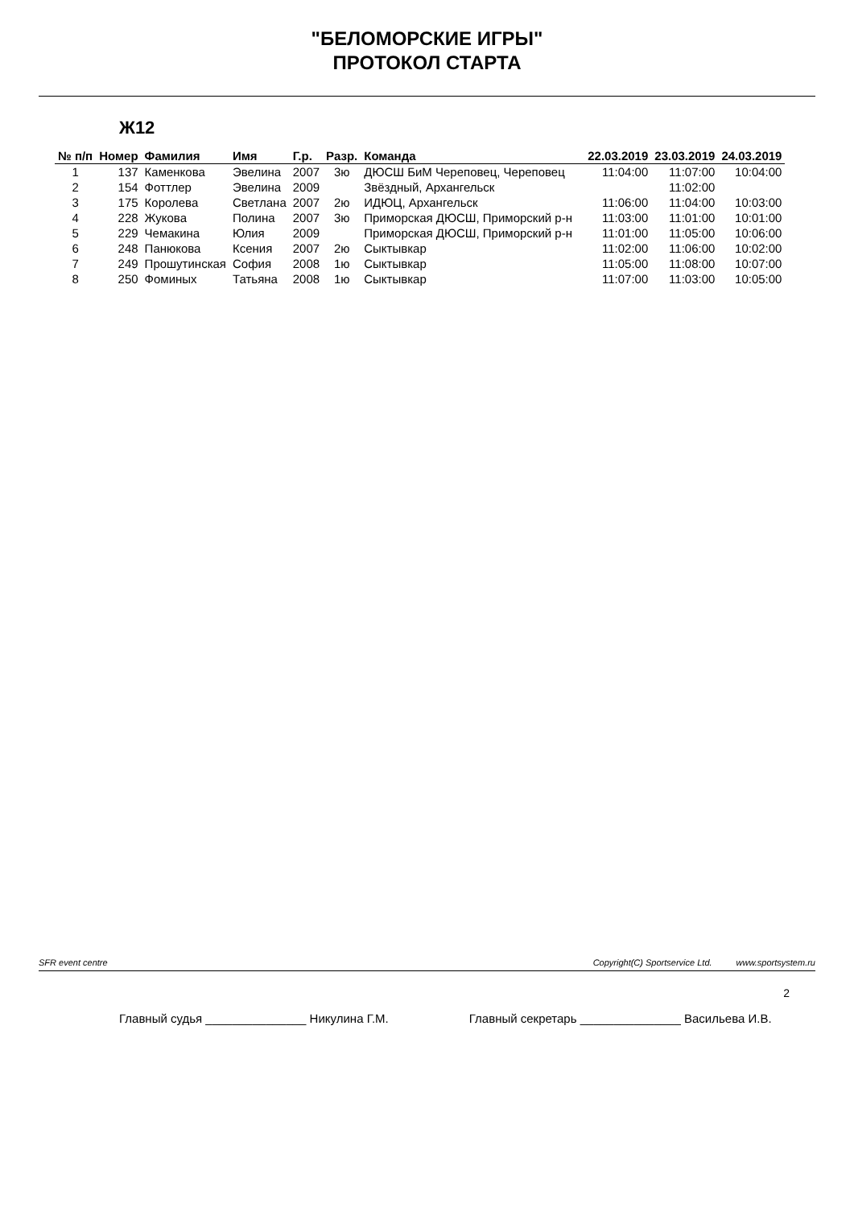"БЕЛОМОРСКИЕ ИГРЫ"
ПРОТОКОЛ СТАРТА
Ж12
| № п/п | Номер | Фамилия | Имя | Г.р. | Разр. | Команда | 22.03.2019 | 23.03.2019 | 24.03.2019 |
| --- | --- | --- | --- | --- | --- | --- | --- | --- | --- |
| 1 | 137 | Каменкова | Эвелина | 2007 | 3ю | ДЮСШ БиМ Череповец, Череповец | 11:04:00 | 11:07:00 | 10:04:00 |
| 2 | 154 | Фоттлер | Эвелина | 2009 | | Звёздный, Архангельск | | 11:02:00 | |
| 3 | 175 | Королева | Светлана | 2007 | 2ю | ИДЮЦ, Архангельск | 11:06:00 | 11:04:00 | 10:03:00 |
| 4 | 228 | Жукова | Полина | 2007 | 3ю | Приморская ДЮСШ, Приморский р-н | 11:03:00 | 11:01:00 | 10:01:00 |
| 5 | 229 | Чемакина | Юлия | 2009 | | Приморская ДЮСШ, Приморский р-н | 11:01:00 | 11:05:00 | 10:06:00 |
| 6 | 248 | Панюкова | Ксения | 2007 | 2ю | Сыктывкар | 11:02:00 | 11:06:00 | 10:02:00 |
| 7 | 249 | Прошутинская | София | 2008 | 1ю | Сыктывкар | 11:05:00 | 11:08:00 | 10:07:00 |
| 8 | 250 | Фоминых | Татьяна | 2008 | 1ю | Сыктывкар | 11:07:00 | 11:03:00 | 10:05:00 |
SFR event centre Copyright(C) Sportservice Ltd. www.sportsystem.ru
2
Главный судья _______________ Никулина Г.М. Главный секретарь _______________ Васильева И.В.